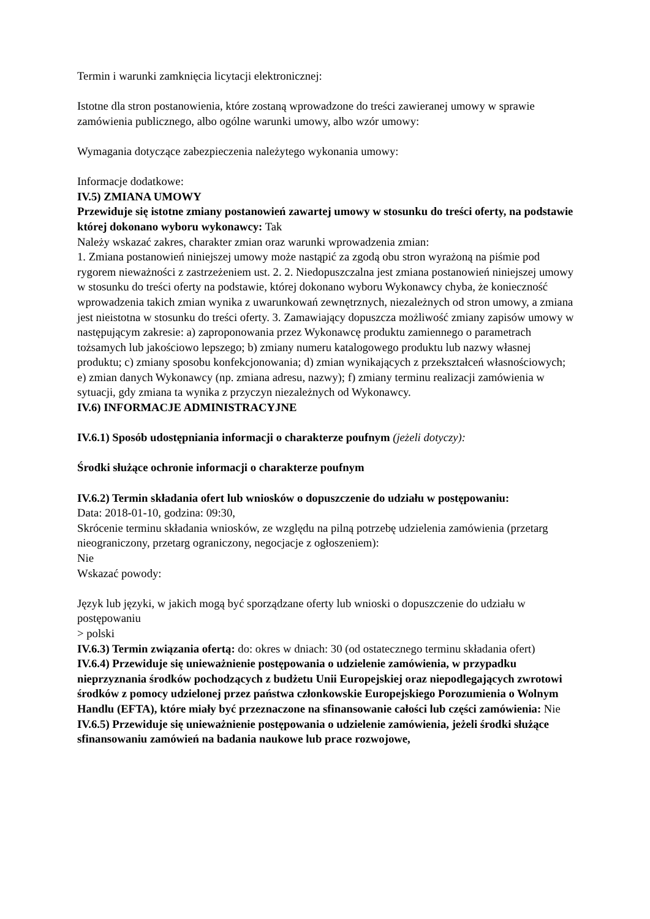Termin i warunki zamknięcia licytacji elektronicznej:
Istotne dla stron postanowienia, które zostaną wprowadzone do treści zawieranej umowy w sprawie zamówienia publicznego, albo ogólne warunki umowy, albo wzór umowy:
Wymagania dotyczące zabezpieczenia należytego wykonania umowy:
Informacje dodatkowe:
IV.5) ZMIANA UMOWY
Przewiduje się istotne zmiany postanowień zawartej umowy w stosunku do treści oferty, na podstawie której dokonano wyboru wykonawcy: Tak
Należy wskazać zakres, charakter zmian oraz warunki wprowadzenia zmian:
1. Zmiana postanowień niniejszej umowy może nastąpić za zgodą obu stron wyrażoną na piśmie pod rygorem nieważności z zastrzeżeniem ust. 2. 2. Niedopuszczalna jest zmiana postanowień niniejszej umowy w stosunku do treści oferty na podstawie, której dokonano wyboru Wykonawcy chyba, że konieczność wprowadzenia takich zmian wynika z uwarunkowań zewnętrznych, niezależnych od stron umowy, a zmiana jest nieistotna w stosunku do treści oferty. 3. Zamawiający dopuszcza możliwość zmiany zapisów umowy w następującym zakresie: a) zaproponowania przez Wykonawcę produktu zamiennego o parametrach tożsamych lub jakościowo lepszego; b) zmiany numeru katalogowego produktu lub nazwy własnej produktu; c) zmiany sposobu konfekcjonowania; d) zmian wynikających z przekształceń własnościowych; e) zmian danych Wykonawcy (np. zmiana adresu, nazwy); f) zmiany terminu realizacji zamówienia w sytuacji, gdy zmiana ta wynika z przyczyn niezależnych od Wykonawcy.
IV.6) INFORMACJE ADMINISTRACYJNE
IV.6.1) Sposób udostępniania informacji o charakterze poufnym (jeżeli dotyczy):
Środki służące ochronie informacji o charakterze poufnym
IV.6.2) Termin składania ofert lub wniosków o dopuszczenie do udziału w postępowaniu:
Data: 2018-01-10, godzina: 09:30,
Skrócenie terminu składania wniosków, ze względu na pilną potrzebę udzielenia zamówienia (przetarg nieograniczony, przetarg ograniczony, negocjacje z ogłoszeniem):
Nie
Wskazać powody:
Język lub języki, w jakich mogą być sporządzane oferty lub wnioski o dopuszczenie do udziału w postępowaniu
> polski
IV.6.3) Termin związania ofertą: do: okres w dniach: 30 (od ostatecznego terminu składania ofert)
IV.6.4) Przewiduje się unieważnienie postępowania o udzielenie zamówienia, w przypadku nieprzyznania środków pochodzących z budżetu Unii Europejskiej oraz niepodlegających zwrotowi środków z pomocy udzielonej przez państwa członkowskie Europejskiego Porozumienia o Wolnym Handlu (EFTA), które miały być przeznaczone na sfinansowanie całości lub części zamówienia: Nie
IV.6.5) Przewiduje się unieważnienie postępowania o udzielenie zamówienia, jeżeli środki służące sfinansowaniu zamówień na badania naukowe lub prace rozwojowe,